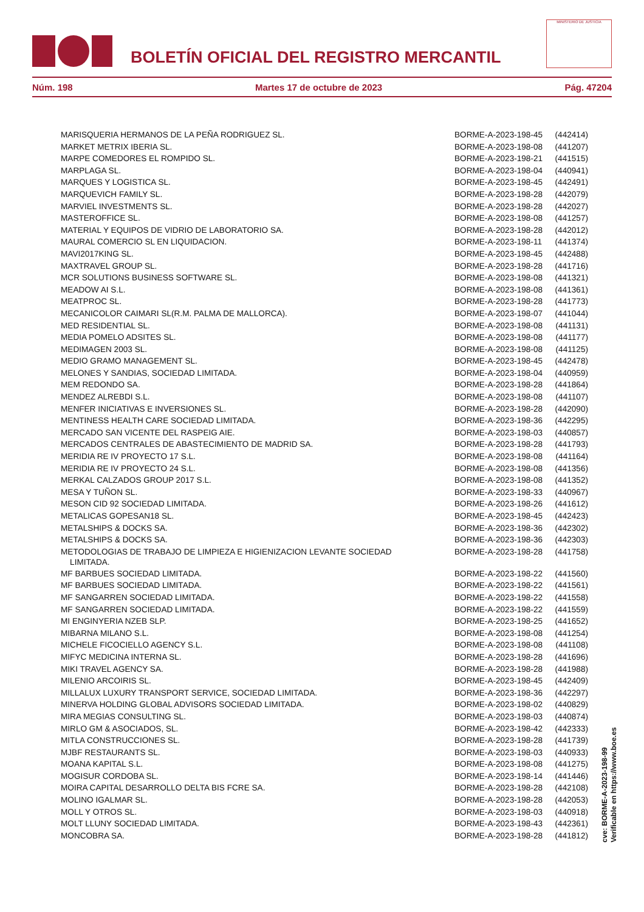BOLETÍN OFICIAL DEL REGISTRO MERCANTIL
MINISTERIO DE JUSTICIA
Núm. 198 Martes 17 de octubre de 2023 Pág. 47204
| MARISQUERIA HERMANOS DE LA PEÑA RODRIGUEZ SL. | BORME-A-2023-198-45 | (442414) |
| MARKET METRIX IBERIA SL. | BORME-A-2023-198-08 | (441207) |
| MARPE COMEDORES EL ROMPIDO SL. | BORME-A-2023-198-21 | (441515) |
| MARPLAGA SL. | BORME-A-2023-198-04 | (440941) |
| MARQUES Y LOGISTICA SL. | BORME-A-2023-198-45 | (442491) |
| MARQUEVICH FAMILY SL. | BORME-A-2023-198-28 | (442079) |
| MARVIEL INVESTMENTS SL. | BORME-A-2023-198-28 | (442027) |
| MASTEROFFICE SL. | BORME-A-2023-198-08 | (441257) |
| MATERIAL Y EQUIPOS DE VIDRIO DE LABORATORIO SA. | BORME-A-2023-198-28 | (442012) |
| MAURAL COMERCIO SL EN LIQUIDACION. | BORME-A-2023-198-11 | (441374) |
| MAVI2017KING SL. | BORME-A-2023-198-45 | (442488) |
| MAXTRAVEL GROUP SL. | BORME-A-2023-198-28 | (441716) |
| MCR SOLUTIONS BUSINESS SOFTWARE SL. | BORME-A-2023-198-08 | (441321) |
| MEADOW AI S.L. | BORME-A-2023-198-08 | (441361) |
| MEATPROC SL. | BORME-A-2023-198-28 | (441773) |
| MECANICOLOR CAIMARI SL(R.M. PALMA DE MALLORCA). | BORME-A-2023-198-07 | (441044) |
| MED RESIDENTIAL SL. | BORME-A-2023-198-08 | (441131) |
| MEDIA POMELO ADSITES SL. | BORME-A-2023-198-08 | (441177) |
| MEDIMAGEN 2003 SL. | BORME-A-2023-198-08 | (441125) |
| MEDIO GRAMO MANAGEMENT SL. | BORME-A-2023-198-45 | (442478) |
| MELONES Y SANDIAS, SOCIEDAD LIMITADA. | BORME-A-2023-198-04 | (440959) |
| MEM REDONDO SA. | BORME-A-2023-198-28 | (441864) |
| MENDEZ ALREBDI S.L. | BORME-A-2023-198-08 | (441107) |
| MENFER INICIATIVAS E INVERSIONES SL. | BORME-A-2023-198-28 | (442090) |
| MENTINESS HEALTH CARE SOCIEDAD LIMITADA. | BORME-A-2023-198-36 | (442295) |
| MERCADO SAN VICENTE DEL RASPEIG AIE. | BORME-A-2023-198-03 | (440857) |
| MERCADOS CENTRALES DE ABASTECIMIENTO DE MADRID SA. | BORME-A-2023-198-28 | (441793) |
| MERIDIA RE IV PROYECTO 17 S.L. | BORME-A-2023-198-08 | (441164) |
| MERIDIA RE IV PROYECTO 24 S.L. | BORME-A-2023-198-08 | (441356) |
| MERKAL CALZADOS GROUP 2017 S.L. | BORME-A-2023-198-08 | (441352) |
| MESA Y TUÑON SL. | BORME-A-2023-198-33 | (440967) |
| MESON CID 92 SOCIEDAD LIMITADA. | BORME-A-2023-198-26 | (441612) |
| METALICAS GOPESAN18 SL. | BORME-A-2023-198-45 | (442423) |
| METALSHIPS & DOCKS SA. | BORME-A-2023-198-36 | (442302) |
| METALSHIPS & DOCKS SA. | BORME-A-2023-198-36 | (442303) |
| METODOLOGIAS DE TRABAJO DE LIMPIEZA E HIGIENIZACION LEVANTE SOCIEDAD LIMITADA. | BORME-A-2023-198-28 | (441758) |
| MF BARBUES SOCIEDAD LIMITADA. | BORME-A-2023-198-22 | (441560) |
| MF BARBUES SOCIEDAD LIMITADA. | BORME-A-2023-198-22 | (441561) |
| MF SANGARREN SOCIEDAD LIMITADA. | BORME-A-2023-198-22 | (441558) |
| MF SANGARREN SOCIEDAD LIMITADA. | BORME-A-2023-198-22 | (441559) |
| MI ENGINYERIA NZEB SLP. | BORME-A-2023-198-25 | (441652) |
| MIBARNA MILANO S.L. | BORME-A-2023-198-08 | (441254) |
| MICHELE FICOCIELLO AGENCY S.L. | BORME-A-2023-198-08 | (441108) |
| MIFYC MEDICINA INTERNA SL. | BORME-A-2023-198-28 | (441696) |
| MIKI TRAVEL AGENCY SA. | BORME-A-2023-198-28 | (441988) |
| MILENIO ARCOIRIS SL. | BORME-A-2023-198-45 | (442409) |
| MILLALUX LUXURY TRANSPORT SERVICE, SOCIEDAD LIMITADA. | BORME-A-2023-198-36 | (442297) |
| MINERVA HOLDING GLOBAL ADVISORS SOCIEDAD LIMITADA. | BORME-A-2023-198-02 | (440829) |
| MIRA MEGIAS CONSULTING SL. | BORME-A-2023-198-03 | (440874) |
| MIRLO GM & ASOCIADOS, SL. | BORME-A-2023-198-42 | (442333) |
| MITLA CONSTRUCCIONES SL. | BORME-A-2023-198-28 | (441739) |
| MJBF RESTAURANTS SL. | BORME-A-2023-198-03 | (440933) |
| MOANA KAPITAL S.L. | BORME-A-2023-198-08 | (441275) |
| MOGISUR CORDOBA SL. | BORME-A-2023-198-14 | (441446) |
| MOIRA CAPITAL DESARROLLO DELTA BIS FCRE SA. | BORME-A-2023-198-28 | (442108) |
| MOLINO IGALMAR SL. | BORME-A-2023-198-28 | (442053) |
| MOLL Y OTROS SL. | BORME-A-2023-198-03 | (440918) |
| MOLT LLUNY SOCIEDAD LIMITADA. | BORME-A-2023-198-43 | (442361) |
| MONCOBRA SA. | BORME-A-2023-198-28 | (441812) |
cve: BORME-A-2023-198-99
Verificable en https://www.boe.es